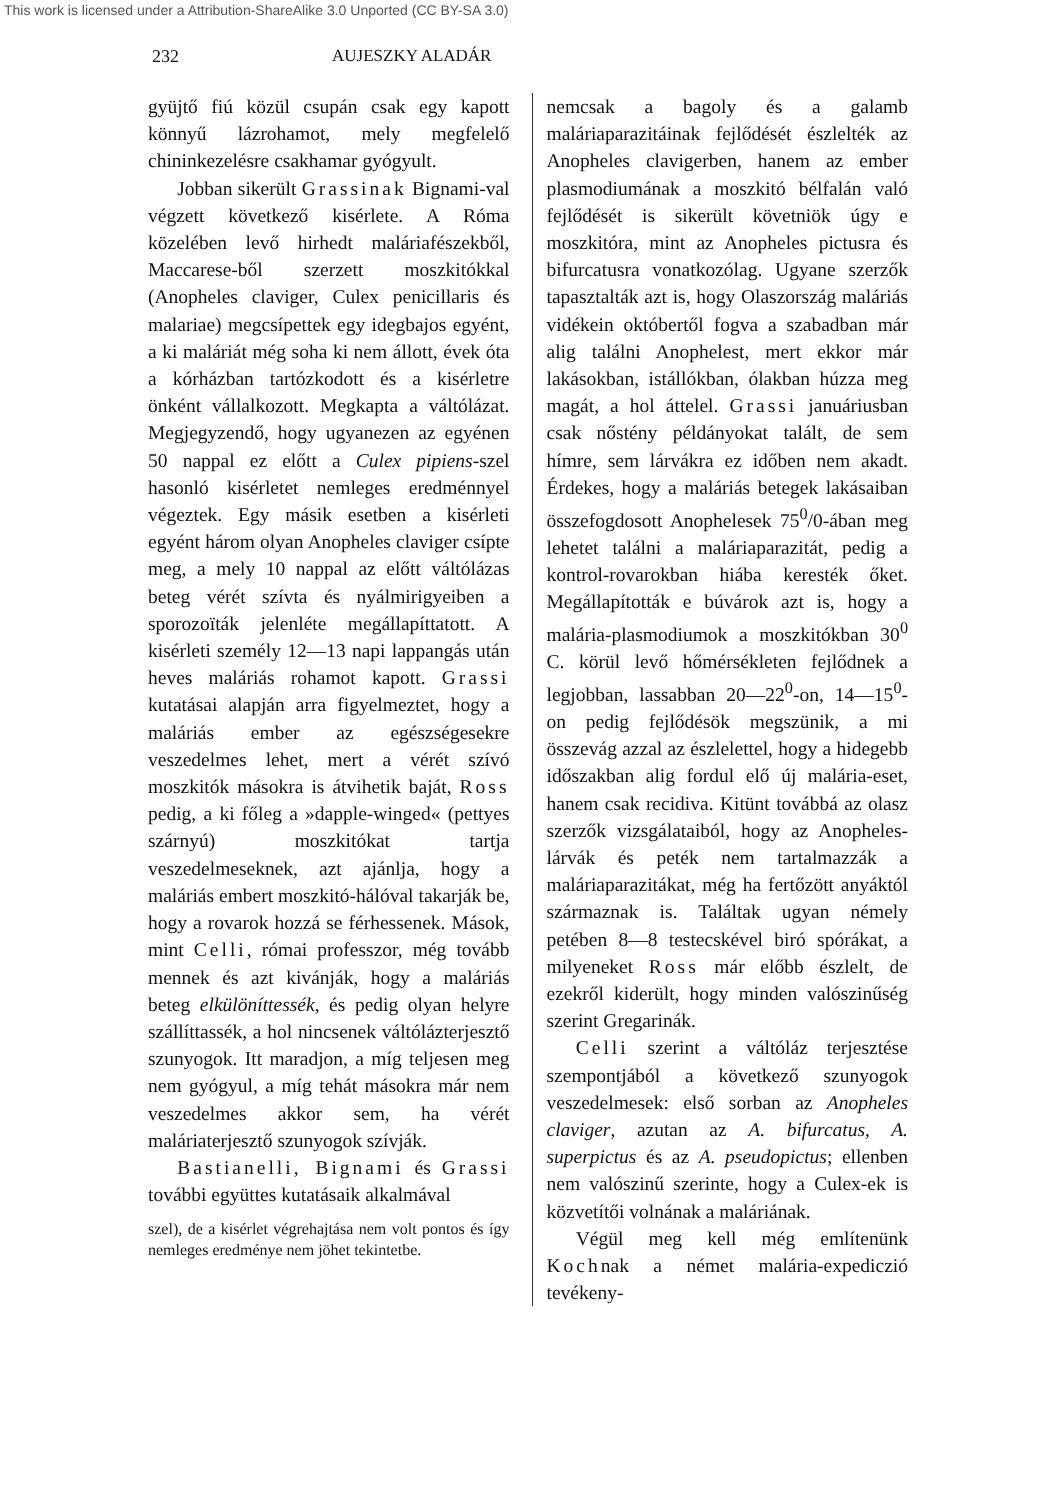This work is licensed under a Attribution-ShareAlike 3.0 Unported (CC BY-SA 3.0)
232 AUJESZKY ALADÁR
gyüjtő fiú közül csupán csak egy kapott könnyű lázrohamot, mely megfelelő chininkezelésre csakhamar gyógyult.
Jobban sikerült Grassinak Bignami-val végzett következő kisérlete. A Róma közelében levő hirhedt maláriafészekből, Maccarese-ből szerzett moszkitókkal (Anopheles claviger, Culex penicillaris és malariae) megcsípettek egy idegbajos egyént, a ki maláriát még soha ki nem állott, évek óta a kórházban tartózkodott és a kisérletre önként vállalkozott. Megkapta a váltólázat. Megjegyzendő, hogy ugyanezen az egyénen 50 nappal ez előtt a Culex pipiens-szel hasonló kisérletet nemleges eredménnyel végeztek. Egy másik esetben a kisérleti egyént három olyan Anopheles claviger csípte meg, a mely 10 nappal az előtt váltólázas beteg vérét szívta és nyálmirigyeiben a sporozoïták jelenléte megállapíttatott. A kisérleti személy 12—13 napi lappangás után heves maláriás rohamot kapott. Grassi kutatásai alapján arra figyelmeztet, hogy a maláriás ember az egészségesekre veszedelmes lehet, mert a vérét szívó moszkitók másokra is átvihetik baját, Ross pedig, a ki főleg a »dapple-winged« (pettyes szárnyú) moszkitókat tartja veszedelmeseknek, azt ajánlja, hogy a maláriás embert moszkitó-hálóval takarják be, hogy a rovarok hozzá se férhessenek. Mások, mint Celli, római professzor, még tovább mennek és azt kivánják, hogy a maláriás beteg elkülöníttessék, és pedig olyan helyre szállíttassék, a hol nincsenek váltólázterjesztő szunyogok. Itt maradjon, a míg teljesen meg nem gyógyul, a míg tehát másokra már nem veszedelmes akkor sem, ha vérét maláriaterjesztő szunyogok szívják.
Bastianelli, Bignami és Grassi további együttes kutatásaik alkalmával
szel), de a kisérlet végrehajtása nem volt pontos és így nemleges eredménye nem jöhet tekintetbe.
nemcsak a bagoly és a galamb maláriaparazitáinak fejlődését észlelték az Anopheles clavigerben, hanem az ember plasmodiumának a moszkitó bélfalán való fejlődését is sikerült követniök úgy e moszkitóra, mint az Anopheles pictusra és bifurcatusra vonatkozólag. Ugyane szerzők tapasztalták azt is, hogy Olaszország maláriás vidékein októbertől fogva a szabadban már alig találni Anophelest, mert ekkor már lakásokban, istállókban, ólakban húzza meg magát, a hol áttelel. Grassi januáriusban csak nőstény példányokat talált, de sem hímre, sem lárvákra ez időben nem akadt. Érdekes, hogy a maláriás betegek lakásaiban összefogdosott Anophelesek 75<sup>0</sup>/0-ában meg lehetet találni a maláriaparazitát, pedig a kontrol-rovarokban hiába keresték őket. Megállapították e búvárok azt is, hogy a malária-plasmodiumok a moszkitókban 30<sup>0</sup> C. körül levő hőmérsékleten fejlődnek a legjobban, lassabban 20—22<sup>0</sup>-on, 14—15<sup>0</sup>-on pedig fejlődésök megszünik, a mi összevág azzal az észlelettel, hogy a hidegebb időszakban alig fordul elő új malária-eset, hanem csak recidiva. Kitünt továbbá az olasz szerzők vizsgálataiból, hogy az Anopheles-lárvák és peték nem tartalmazzák a maláriaparazitákat, még ha fertőzött anyáktól származnak is. Találtak ugyan némely petében 8—8 testecskével biró spórákat, a milyeneket Ross már előbb észlelt, de ezekről kiderült, hogy minden valószinűség szerint Gregarinák.
Celli szerint a váltóláz terjesztése szempontjából a következő szunyogok veszedelmesek: első sorban az Anopheles claviger, azutan az A. bifurcatus, A. superpictus és az A. pseudopictus; ellenben nem valószinű szerinte, hogy a Culex-ek is közvetítői volnának a maláriának.
Végül meg kell még említenünk Kochnak a német malária-expediczió tevékeny-